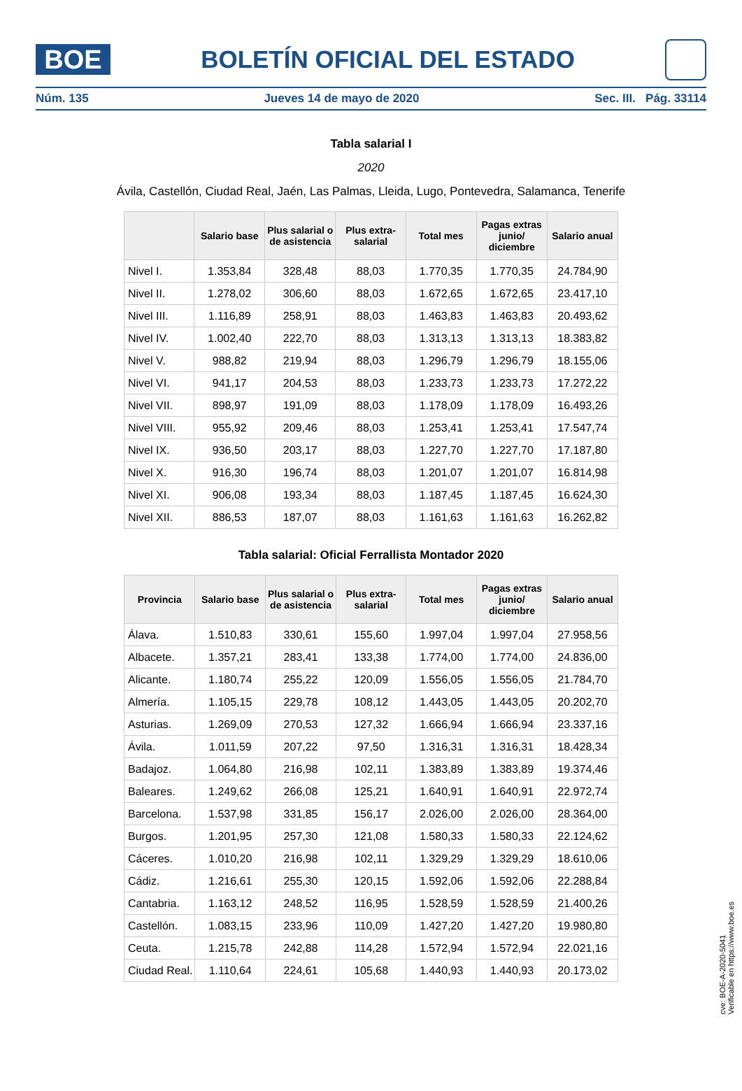BOE
BOLETÍN OFICIAL DEL ESTADO
Núm. 135 Jueves 14 de mayo de 2020 Sec. III. Pág. 33114
Tabla salarial I
2020
Ávila, Castellón, Ciudad Real, Jaén, Las Palmas, Lleida, Lugo, Pontevedra, Salamanca, Tenerife
| | Salario base | Plus salarial o de asistencia | Plus extra-salarial | Total mes | Pagas extras junio/ diciembre | Salario anual |
| --- | --- | --- | --- | --- | --- | --- |
| Nivel I. | 1.353,84 | 328,48 | 88,03 | 1.770,35 | 1.770,35 | 24.784,90 |
| Nivel II. | 1.278,02 | 306,60 | 88,03 | 1.672,65 | 1.672,65 | 23.417,10 |
| Nivel III. | 1.116,89 | 258,91 | 88,03 | 1.463,83 | 1.463,83 | 20.493,62 |
| Nivel IV. | 1.002,40 | 222,70 | 88,03 | 1.313,13 | 1.313,13 | 18.383,82 |
| Nivel V. | 988,82 | 219,94 | 88,03 | 1.296,79 | 1.296,79 | 18.155,06 |
| Nivel VI. | 941,17 | 204,53 | 88,03 | 1.233,73 | 1.233,73 | 17.272,22 |
| Nivel VII. | 898,97 | 191,09 | 88,03 | 1.178,09 | 1.178,09 | 16.493,26 |
| Nivel VIII. | 955,92 | 209,46 | 88,03 | 1.253,41 | 1.253,41 | 17.547,74 |
| Nivel IX. | 936,50 | 203,17 | 88,03 | 1.227,70 | 1.227,70 | 17.187,80 |
| Nivel X. | 916,30 | 196,74 | 88,03 | 1.201,07 | 1.201,07 | 16.814,98 |
| Nivel XI. | 906,08 | 193,34 | 88,03 | 1.187,45 | 1.187,45 | 16.624,30 |
| Nivel XII. | 886,53 | 187,07 | 88,03 | 1.161,63 | 1.161,63 | 16.262,82 |
Tabla salarial: Oficial Ferrallista Montador 2020
| Provincia | Salario base | Plus salarial o de asistencia | Plus extra-salarial | Total mes | Pagas extras junio/ diciembre | Salario anual |
| --- | --- | --- | --- | --- | --- | --- |
| Álava. | 1.510,83 | 330,61 | 155,60 | 1.997,04 | 1.997,04 | 27.958,56 |
| Albacete. | 1.357,21 | 283,41 | 133,38 | 1.774,00 | 1.774,00 | 24.836,00 |
| Alicante. | 1.180,74 | 255,22 | 120,09 | 1.556,05 | 1.556,05 | 21.784,70 |
| Almería. | 1.105,15 | 229,78 | 108,12 | 1.443,05 | 1.443,05 | 20.202,70 |
| Asturias. | 1.269,09 | 270,53 | 127,32 | 1.666,94 | 1.666,94 | 23.337,16 |
| Ávila. | 1.011,59 | 207,22 | 97,50 | 1.316,31 | 1.316,31 | 18.428,34 |
| Badajoz. | 1.064,80 | 216,98 | 102,11 | 1.383,89 | 1.383,89 | 19.374,46 |
| Baleares. | 1.249,62 | 266,08 | 125,21 | 1.640,91 | 1.640,91 | 22.972,74 |
| Barcelona. | 1.537,98 | 331,85 | 156,17 | 2.026,00 | 2.026,00 | 28.364,00 |
| Burgos. | 1.201,95 | 257,30 | 121,08 | 1.580,33 | 1.580,33 | 22.124,62 |
| Cáceres. | 1.010,20 | 216,98 | 102,11 | 1.329,29 | 1.329,29 | 18.610,06 |
| Cádiz. | 1.216,61 | 255,30 | 120,15 | 1.592,06 | 1.592,06 | 22.288,84 |
| Cantabria. | 1.163,12 | 248,52 | 116,95 | 1.528,59 | 1.528,59 | 21.400,26 |
| Castellón. | 1.083,15 | 233,96 | 110,09 | 1.427,20 | 1.427,20 | 19.980,80 |
| Ceuta. | 1.215,78 | 242,88 | 114,28 | 1.572,94 | 1.572,94 | 22.021,16 |
| Ciudad Real. | 1.110,64 | 224,61 | 105,68 | 1.440,93 | 1.440,93 | 20.173,02 |
cve: BOE-A-2020-5041
Verificable en https://www.boe.es